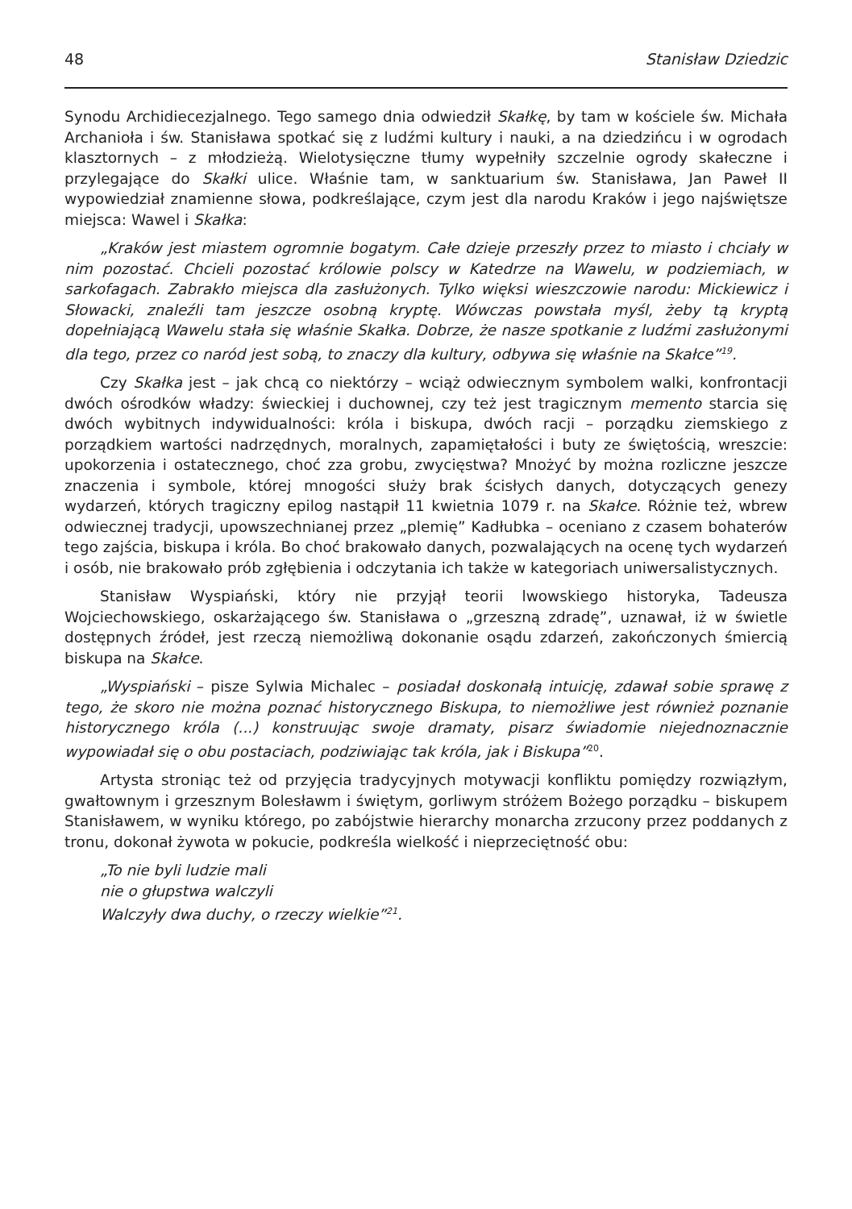48 Stanisław Dziedzic
Synodu Archidiecezjalnego. Tego samego dnia odwiedził Skałkę, by tam w kościele św. Michała Archanioła i św. Stanisława spotkać się z ludźmi kultury i nauki, a na dziedzińcu i w ogrodach klasztornych – z młodzieżą. Wielotysięczne tłumy wypełniły szczelnie ogrody skałeczne i przylegające do Skałki ulice. Właśnie tam, w sanktuarium św. Stanisława, Jan Paweł II wypowiedział znamienne słowa, podkreślające, czym jest dla narodu Kraków i jego najświętsze miejsca: Wawel i Skałka:
„Kraków jest miastem ogromnie bogatym. Całe dzieje przeszły przez to miasto i chciały w nim pozostać. Chcieli pozostać królowie polscy w Katedrze na Wawelu, w podziemiach, w sarkofagach. Zabrakło miejsca dla zasłużonych. Tylko więksi wieszczowie narodu: Mickiewicz i Słowacki, znaleźli tam jeszcze osobną kryptę. Wówczas powstała myśl, żeby tą kryptą dopełniającą Wawelu stała się właśnie Skałka. Dobrze, że nasze spotkanie z ludźmi zasłużonymi dla tego, przez co naród jest sobą, to znaczy dla kultury, odbywa się właśnie na Skałce”<sup>19</sup>.
Czy Skałka jest – jak chcą co niektórzy – wciąż odwiecznym symbolem walki, konfrontacji dwóch ośrodków władzy: świeckiej i duchownej, czy też jest tragicznym memento starcia się dwóch wybitnych indywidualności: króla i biskupa, dwóch racji – porządku ziemskiego z porządkiem wartości nadrzędnych, moralnych, zapamiętałości i buty ze świętością, wreszcie: upokorzenia i ostatecznego, choć zza grobu, zwycięstwa? Mnożyć by można rozliczne jeszcze znaczenia i symbole, której mnogości służy brak ścisłych danych, dotyczących genezy wydarzeń, których tragiczny epilog nastąpił 11 kwietnia 1079 r. na Skałce. Różnie też, wbrew odwiecznej tradycji, upowszechnianej przez „plemię” Kadłubka – oceniano z czasem bohaterów tego zajścia, biskupa i króla. Bo choć brakowało danych, pozwalających na ocenę tych wydarzeń i osób, nie brakowało prób zgłębienia i odczytania ich także w kategoriach uniwersalistycznych.
Stanisław Wyspiański, który nie przyjął teorii lwowskiego historyka, Tadeusza Wojciechowskiego, oskarżającego św. Stanisława o „grzeszną zdradę”, uznawał, iż w świetle dostępnych źródeł, jest rzeczą niemożliwą dokonanie osądu zdarzeń, zakończonych śmiercią biskupa na Skałce.
„Wyspiański – pisze Sylwia Michalec – posiadał doskonałą intuicję, zdawał sobie sprawę z tego, że skoro nie można poznać historycznego Biskupa, to niemożliwe jest również poznanie historycznego króla (...) konstruując swoje dramaty, pisarz świadomie niejednoznacznie wypowiadał się o obu postaciach, podziwiając tak króla, jak i Biskupa”<sup>20</sup>.
Artysta stroniąc też od przyjęcia tradycyjnych motywacji konfliktu pomiędzy rozwiązłym, gwałtownym i grzesznym Bolesławm i świętym, gorliwym stróżem Bożego porządku – biskupem Stanisławem, w wyniku którego, po zabójstwie hierarchy monarcha zrzucony przez poddanych z tronu, dokonał żywota w pokucie, podkreśla wielkość i nieprzeciętność obu:
„To nie byli ludzie mali
nie o głupstwa walczyli
Walczyły dwa duchy, o rzeczy wielkie”<sup>21</sup>.